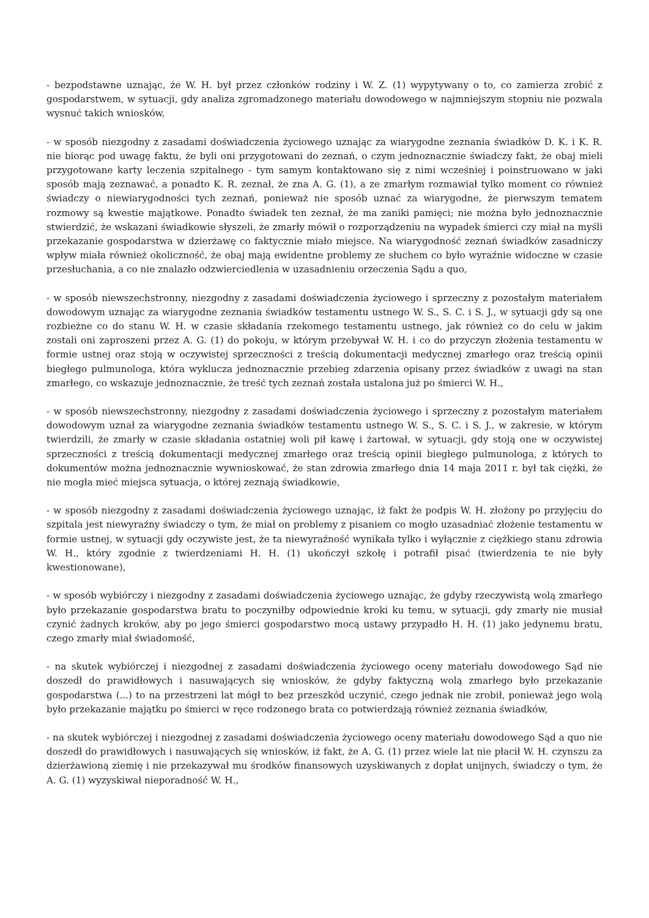- bezpodstawne uznając, że W. H. był przez członków rodziny i W. Z. (1) wypytywany o to, co zamierza zrobić z gospodarstwem, w sytuacji, gdy analiza zgromadzonego materiału dowodowego w najmniejszym stopniu nie pozwala wysnuć takich wniosków,
- w sposób niezgodny z zasadami doświadczenia życiowego uznając za wiarygodne zeznania świadków D. K. i K. R. nie biorąc pod uwagę faktu, że byli oni przygotowani do zeznań, o czym jednoznacznie świadczy fakt, że obaj mieli przygotowane karty leczenia szpitalnego - tym samym kontaktowano się z nimi wcześniej i poinstruowano w jaki sposób mają zeznawać, a ponadto K. R. zeznał, że zna A. G. (1), a ze zmarłym rozmawiał tylko moment co również świadczy o niewiarygodności tych zeznań, ponieważ nie sposób uznać za wiarygodne, że pierwszym tematem rozmowy są kwestie majątkowe. Ponadto świadek ten zeznał, że ma zaniki pamięci; nie można było jednoznacznie stwierdzić, że wskazani świadkowie słyszeli, że zmarły mówił o rozporządzeniu na wypadek śmierci czy miał na myśli przekazanie gospodarstwa w dzierżawę co faktycznie miało miejsce. Na wiarygodność zeznań świadków zasadniczy wpływ miała również okoliczność, że obaj mają ewidentne problemy ze słuchem co było wyraźnie widoczne w czasie przesłuchania, a co nie znalazło odzwierciedlenia w uzasadnieniu orzeczenia Sądu a quo,
- w sposób niewszechstronny, niezgodny z zasadami doświadczenia życiowego i sprzeczny z pozostałym materiałem dowodowym uznając za wiarygodne zeznania świadków testamentu ustnego W. S., S. C. i S. J., w sytuacji gdy są one rozbieżne co do stanu W. H. w czasie składania rzekomego testamentu ustnego, jak również co do celu w jakim zostali oni zaproszeni przez A. G. (1) do pokoju, w którym przebywał W. H. i co do przyczyn złożenia testamentu w formie ustnej oraz stoją w oczywistej sprzeczności z treścią dokumentacji medycznej zmarłego oraz treścią opinii biegłego pulmunologa, która wyklucza jednoznacznie przebieg zdarzenia opisany przez świadków z uwagi na stan zmarłego, co wskazuje jednoznacznie, że treść tych zeznań została ustalona już po śmierci W. H.,
- w sposób niewszechstronny, niezgodny z zasadami doświadczenia życiowego i sprzeczny z pozostałym materiałem dowodowym uznał za wiarygodne zeznania świadków testamentu ustnego W. S., S. C. i S. J., w zakresie, w którym twierdzili, że zmarły w czasie składania ostatniej woli pił kawę i żartował, w sytuacji, gdy stoją one w oczywistej sprzeczności z treścią dokumentacji medycznej zmarłego oraz treścią opinii biegłego pulmunologa, z których to dokumentów można jednoznacznie wywnioskować, że stan zdrowia zmarłego dnia 14 maja 2011 r. był tak ciężki, że nie mogła mieć miejsca sytuacja, o której zeznają świadkowie,
- w sposób niezgodny z zasadami doświadczenia życiowego uznając, iż fakt że podpis W. H. złożony po przyjęciu do szpitala jest niewyraźny świadczy o tym, że miał on problemy z pisaniem co mogło uzasadniać złożenie testamentu w formie ustnej, w sytuacji gdy oczywiste jest, że ta niewyraźność wynikała tylko i wyłącznie z ciężkiego stanu zdrowia W. H., który zgodnie z twierdzeniami H. H. (1) ukończył szkołę i potrafił pisać (twierdzenia te nie były kwestionowane),
- w sposób wybiórczy i niezgodny z zasadami doświadczenia życiowego uznając, że gdyby rzeczywistą wolą zmarłego było przekazanie gospodarstwa bratu to poczyniłby odpowiednie kroki ku temu, w sytuacji, gdy zmarły nie musiał czynić żadnych kroków, aby po jego śmierci gospodarstwo mocą ustawy przypadło H. H. (1) jako jedynemu bratu, czego zmarły miał świadomość,
- na skutek wybiórczej i niezgodnej z zasadami doświadczenia życiowego oceny materiału dowodowego Sąd nie doszedł do prawidłowych i nasuwających się wniosków, że gdyby faktyczną wolą zmarłego było przekazanie gospodarstwa (...) to na przestrzeni lat mógł to bez przeszkód uczynić, czego jednak nie zrobił, ponieważ jego wolą było przekazanie majątku po śmierci w ręce rodzonego brata co potwierdzają również zeznania świadków,
- na skutek wybiórczej i niezgodnej z zasadami doświadczenia życiowego oceny materiału dowodowego Sąd a quo nie doszedł do prawidłowych i nasuwających się wniosków, iż fakt, że A. G. (1) przez wiele lat nie płacił W. H. czynszu za dzierżawioną ziemię i nie przekazywał mu środków finansowych uzyskiwanych z dopłat unijnych, świadczy o tym, że A. G. (1) wyzyskiwał nieporadność W. H.,